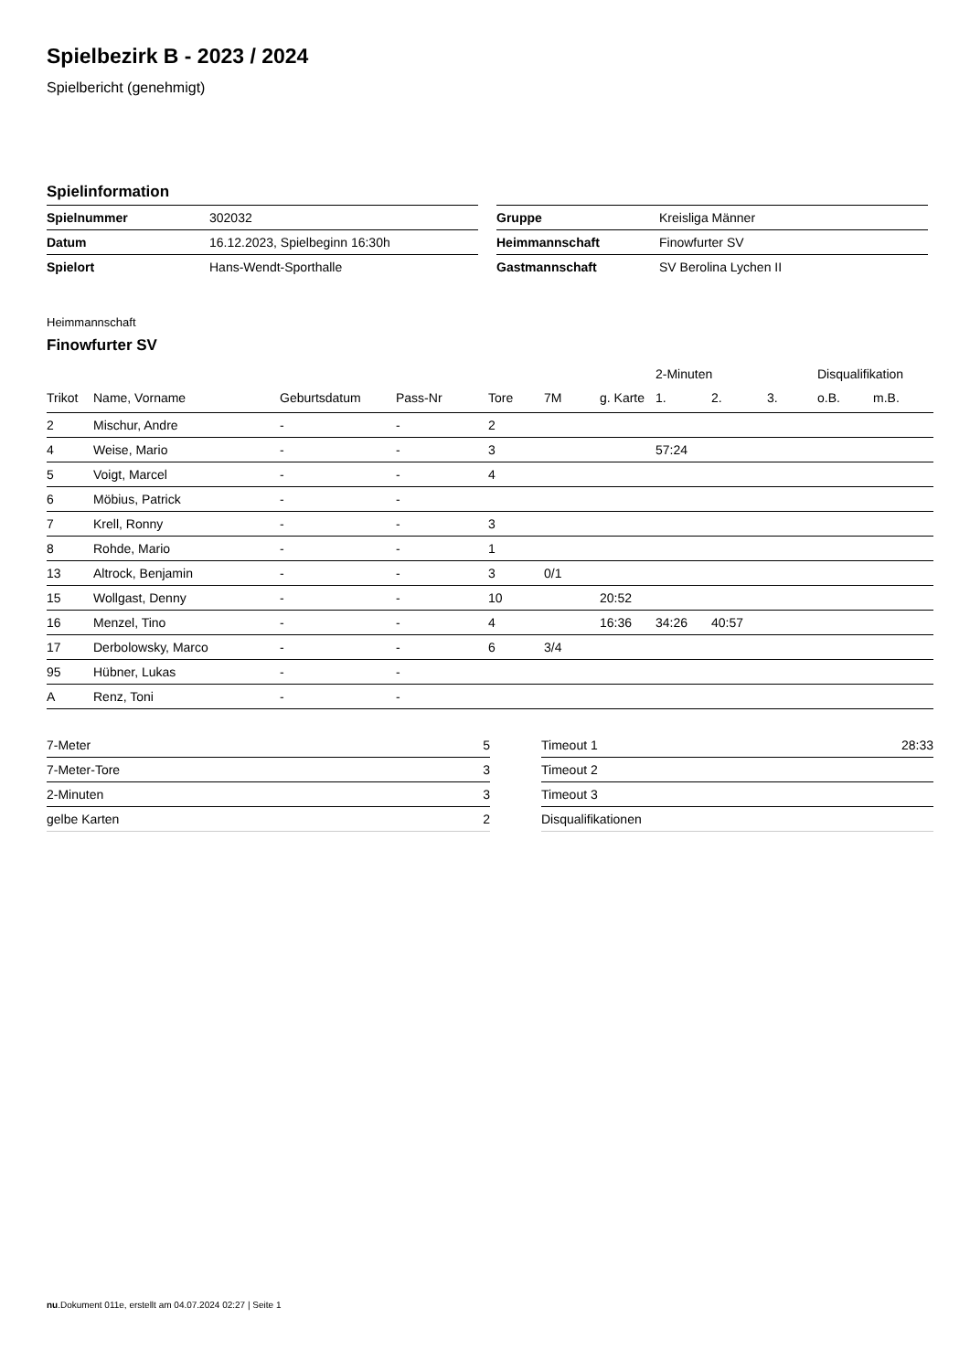Spielbezirk B - 2023 / 2024
Spielbericht (genehmigt)
Spielinformation
| Spielnummer | 302032 |
| Datum | 16.12.2023, Spielbeginn 16:30h |
| Spielort | Hans-Wendt-Sporthalle |
| Gruppe | Kreisliga Männer |
| Heimmannschaft | Finowfurter SV |
| Gastmannschaft | SV Berolina Lychen II |
Heimmannschaft
Finowfurter SV
| | | | | | | | 2-Minuten | | | Disqualifikation | |
| --- | --- | --- | --- | --- | --- | --- | --- | --- | --- | --- | --- |
| Trikot | Name, Vorname | Geburtsdatum | Pass-Nr | Tore | 7M | g. Karte | 1. | 2. | 3. | o.B. | m.B. |
| 2 | Mischur, Andre | - | - | 2 | | | | | | | |
| 4 | Weise, Mario | - | - | 3 | | | 57:24 | | | | |
| 5 | Voigt, Marcel | - | - | 4 | | | | | | | |
| 6 | Möbius, Patrick | - | - | | | | | | | | |
| 7 | Krell, Ronny | - | - | 3 | | | | | | | |
| 8 | Rohde, Mario | - | - | 1 | | | | | | | |
| 13 | Altrock, Benjamin | - | - | 3 | 0/1 | | | | | | |
| 15 | Wollgast, Denny | - | - | 10 | | 20:52 | | | | | |
| 16 | Menzel, Tino | - | - | 4 | | 16:36 | 34:26 | 40:57 | | | |
| 17 | Derbolowsky, Marco | - | - | 6 | 3/4 | | | | | | |
| 95 | Hübner, Lukas | - | - | | | | | | | | |
| A | Renz, Toni | - | - | | | | | | | | |
| 7-Meter | 5 |
| 7-Meter-Tore | 3 |
| 2-Minuten | 3 |
| gelbe Karten | 2 |
| Timeout 1 | 28:33 |
| Timeout 2 | |
| Timeout 3 | |
| Disqualifikationen | |
nu.Dokument 011e, erstellt am 04.07.2024 02:27 | Seite 1